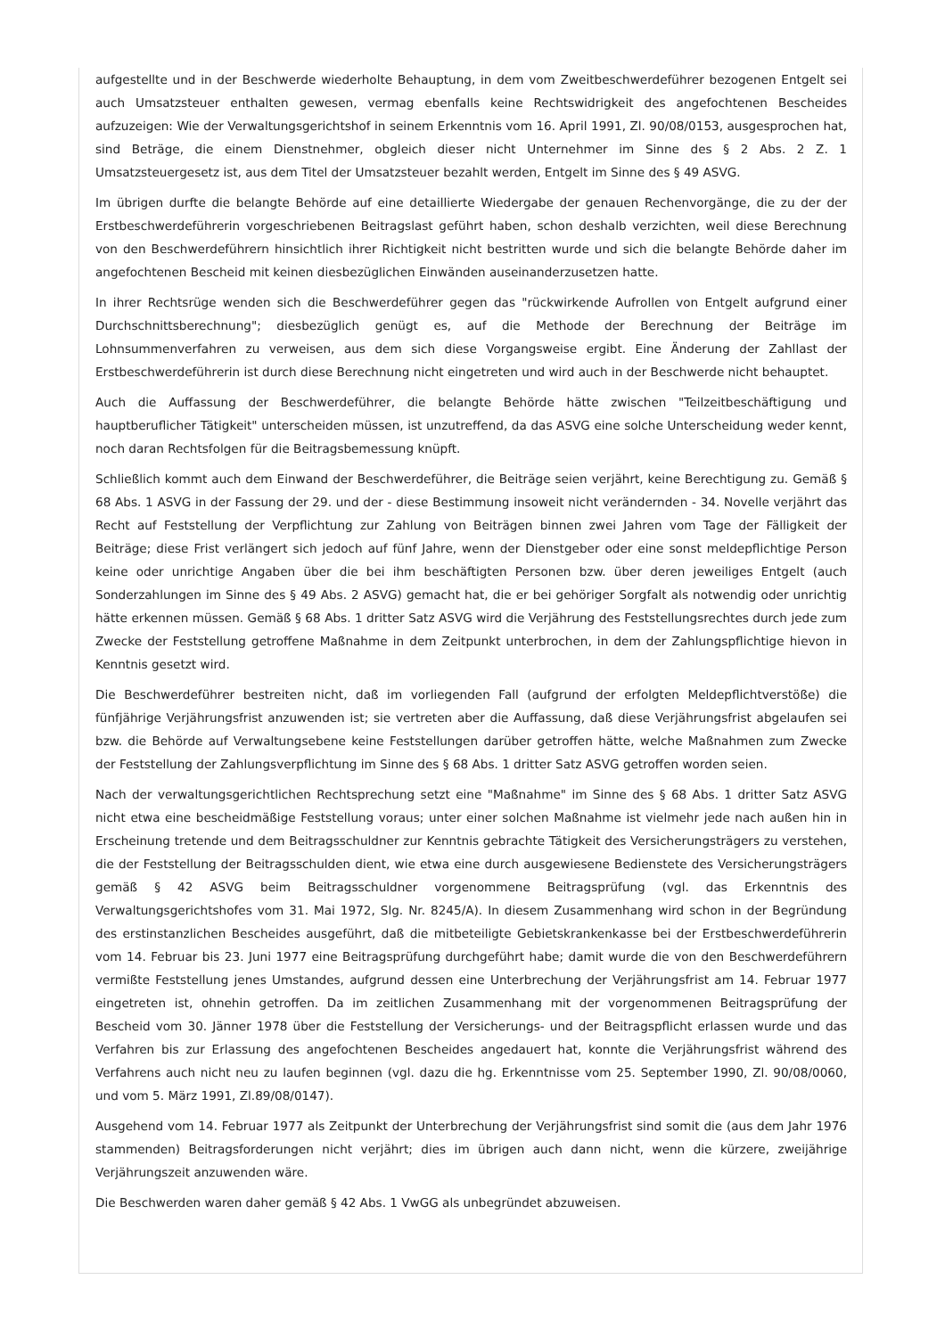aufgestellte und in der Beschwerde wiederholte Behauptung, in dem vom Zweitbeschwerdeführer bezogenen Entgelt sei auch Umsatzsteuer enthalten gewesen, vermag ebenfalls keine Rechtswidrigkeit des angefochtenen Bescheides aufzuzeigen: Wie der Verwaltungsgerichtshof in seinem Erkenntnis vom 16. April 1991, Zl. 90/08/0153, ausgesprochen hat, sind Beträge, die einem Dienstnehmer, obgleich dieser nicht Unternehmer im Sinne des § 2 Abs. 2 Z. 1 Umsatzsteuergesetz ist, aus dem Titel der Umsatzsteuer bezahlt werden, Entgelt im Sinne des § 49 ASVG.
Im übrigen durfte die belangte Behörde auf eine detaillierte Wiedergabe der genauen Rechenvorgänge, die zu der der Erstbeschwerdeführerin vorgeschriebenen Beitragslast geführt haben, schon deshalb verzichten, weil diese Berechnung von den Beschwerdeführern hinsichtlich ihrer Richtigkeit nicht bestritten wurde und sich die belangte Behörde daher im angefochtenen Bescheid mit keinen diesbezüglichen Einwänden auseinanderzusetzen hatte.
In ihrer Rechtsrüge wenden sich die Beschwerdeführer gegen das "rückwirkende Aufrollen von Entgelt aufgrund einer Durchschnittsberechnung"; diesbezüglich genügt es, auf die Methode der Berechnung der Beiträge im Lohnsummenverfahren zu verweisen, aus dem sich diese Vorgangsweise ergibt. Eine Änderung der Zahllast der Erstbeschwerdeführerin ist durch diese Berechnung nicht eingetreten und wird auch in der Beschwerde nicht behauptet.
Auch die Auffassung der Beschwerdeführer, die belangte Behörde hätte zwischen "Teilzeitbeschäftigung und hauptberuflicher Tätigkeit" unterscheiden müssen, ist unzutreffend, da das ASVG eine solche Unterscheidung weder kennt, noch daran Rechtsfolgen für die Beitragsbemessung knüpft.
Schließlich kommt auch dem Einwand der Beschwerdeführer, die Beiträge seien verjährt, keine Berechtigung zu. Gemäß § 68 Abs. 1 ASVG in der Fassung der 29. und der - diese Bestimmung insoweit nicht verändernden - 34. Novelle verjährt das Recht auf Feststellung der Verpflichtung zur Zahlung von Beiträgen binnen zwei Jahren vom Tage der Fälligkeit der Beiträge; diese Frist verlängert sich jedoch auf fünf Jahre, wenn der Dienstgeber oder eine sonst meldepflichtige Person keine oder unrichtige Angaben über die bei ihm beschäftigten Personen bzw. über deren jeweiliges Entgelt (auch Sonderzahlungen im Sinne des § 49 Abs. 2 ASVG) gemacht hat, die er bei gehöriger Sorgfalt als notwendig oder unrichtig hätte erkennen müssen. Gemäß § 68 Abs. 1 dritter Satz ASVG wird die Verjährung des Feststellungsrechtes durch jede zum Zwecke der Feststellung getroffene Maßnahme in dem Zeitpunkt unterbrochen, in dem der Zahlungspflichtige hievon in Kenntnis gesetzt wird.
Die Beschwerdeführer bestreiten nicht, daß im vorliegenden Fall (aufgrund der erfolgten Meldepflichtverstöße) die fünfjährige Verjährungsfrist anzuwenden ist; sie vertreten aber die Auffassung, daß diese Verjährungsfrist abgelaufen sei bzw. die Behörde auf Verwaltungsebene keine Feststellungen darüber getroffen hätte, welche Maßnahmen zum Zwecke der Feststellung der Zahlungsverpflichtung im Sinne des § 68 Abs. 1 dritter Satz ASVG getroffen worden seien.
Nach der verwaltungsgerichtlichen Rechtsprechung setzt eine "Maßnahme" im Sinne des § 68 Abs. 1 dritter Satz ASVG nicht etwa eine bescheidmäßige Feststellung voraus; unter einer solchen Maßnahme ist vielmehr jede nach außen hin in Erscheinung tretende und dem Beitragsschuldner zur Kenntnis gebrachte Tätigkeit des Versicherungsträgers zu verstehen, die der Feststellung der Beitragsschulden dient, wie etwa eine durch ausgewiesene Bedienstete des Versicherungsträgers gemäß § 42 ASVG beim Beitragsschuldner vorgenommene Beitragsprüfung (vgl. das Erkenntnis des Verwaltungsgerichtshofes vom 31. Mai 1972, Slg. Nr. 8245/A). In diesem Zusammenhang wird schon in der Begründung des erstinstanzlichen Bescheides ausgeführt, daß die mitbeteiligte Gebietskrankenkasse bei der Erstbeschwerdeführerin vom 14. Februar bis 23. Juni 1977 eine Beitragsprüfung durchgeführt habe; damit wurde die von den Beschwerdeführern vermißte Feststellung jenes Umstandes, aufgrund dessen eine Unterbrechung der Verjährungsfrist am 14. Februar 1977 eingetreten ist, ohnehin getroffen. Da im zeitlichen Zusammenhang mit der vorgenommenen Beitragsprüfung der Bescheid vom 30. Jänner 1978 über die Feststellung der Versicherungs- und der Beitragspflicht erlassen wurde und das Verfahren bis zur Erlassung des angefochtenen Bescheides angedauert hat, konnte die Verjährungsfrist während des Verfahrens auch nicht neu zu laufen beginnen (vgl. dazu die hg. Erkenntnisse vom 25. September 1990, Zl. 90/08/0060, und vom 5. März 1991, Zl.89/08/0147).
Ausgehend vom 14. Februar 1977 als Zeitpunkt der Unterbrechung der Verjährungsfrist sind somit die (aus dem Jahr 1976 stammenden) Beitragsforderungen nicht verjährt; dies im übrigen auch dann nicht, wenn die kürzere, zweijährige Verjährungszeit anzuwenden wäre.
Die Beschwerden waren daher gemäß § 42 Abs. 1 VwGG als unbegründet abzuweisen.